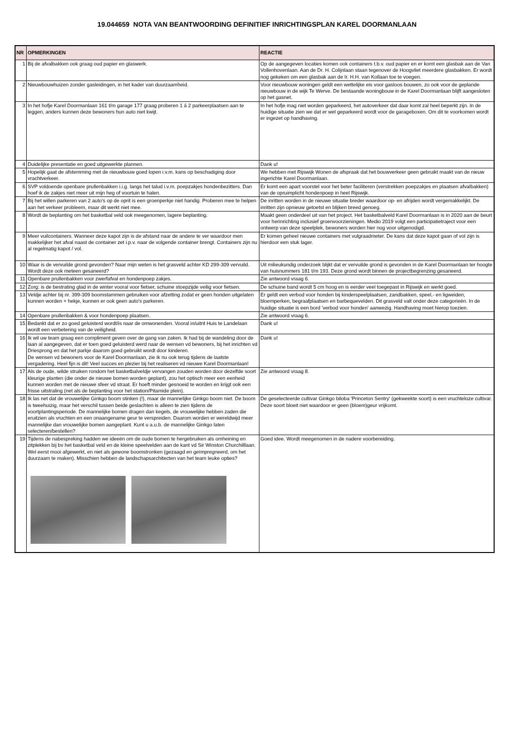19.044659 NOTA VAN BEANTWOORDING DEFINITIEF INRICHTINGSPLAN KAREL DOORMANLAAN
| NR | OPMERKINGEN | REACTIE |
| --- | --- | --- |
| 1 | Bij de afvalbakken ook graag oud papier en glaswerk. | Op de aangegeven locaties komen ook containers t.b.v. oud papier en er komt een glasbak aan de Van Vollenhovenlaan. Aan de Dr. H. Colijnlaan staan tegenover de Hoogvliet meerdere glasbakken. Er wordt nog gekeken om een glasbak aan de Ir. H.H. van Kollaan toe te voegen. |
| 2 | Nieuwbouwhuizen zonder gasleidingen, in het kader van duurzaamheid. | Voor nieuwbouw woningen geldt een wettelijke eis voor gasloos bouwen, zo ook voor de geplande nieuwbouw in de wijk Te Werve. De bestaande woningbouw in de Karel Doormanlaan blijft aangesloten op het gasnet. |
| 3 | In het hofje Karel Doormanlaan 161 t/m garage 177 graag proberen 1 á 2 parkeerplaatsen aan te leggen, anders kunnen deze bewoners hun auto niet kwijt. | In het hofje mag niet worden geparkeerd, het autoverkeer dat daar komt zal heel beperkt zijn. In de huidige situatie zien we dat er wel geparkeerd wordt voor de garageboxen. Om dit te voorkomen wordt er ingezet op handhaving. |
| 4 | Duidelijke presentatie en goed uitgewerkte plannen. | Dank u! |
| 5 | Hopelijk gaat de afstemming met de nieuwbouw goed lopen i.v.m. kans op beschadiging door vrachtverkeer. | We hebben met Rijswijk Wonen de afspraak dat het bouwverkeer geen gebruikt maakt van de nieuw ingerichte Karel Doormanlaan. |
| 6 | SVP voldoende openbare prullenbakken i.i.g. langs het talud i.v.m. poepzakjes hondenbezitters. Dan hoef ik de zakjes niet meer uit mijn heg of voortuin te halen. | Er komt een apart voorstel voor het beter faciliteren (verstrekken poepzakjes en plaatsen afvalbakken) van de opruimplicht hondenpoep in heel Rijswijk. |
| 7 | Bij het willen parkeren van 2 auto's op de oprit is een groenperkje niet handig. Proberen mee te helpen aan het verkeer probleem, maar dit werkt niet mee. | De inritten worden in de nieuwe situatie breder waardoor op- en afrijden wordt vergemakkelijkt. De inritten zijn opnieuw getoetst en blijken breed genoeg. |
| 8 | Wordt de beplanting om het basketbal veld ook meegenomen, lagere beplanting. | Maakt geen onderdeel uit van het project. Het basketbalveld Karel Doormanlaan is in 2020 aan de beurt voor herinrichting inclusief groenvoorzieningen. Medio 2019 volgt een participatietraject voor een ontwerp van deze speelplek, bewoners worden hier nog voor uitgenodigd. |
| 9 | Meer vuilcontainers. Wanneer deze kapot zijn is de afstand naar de andere te ver waardoor men makkelijker het afval naast de container zet i.p.v. naar de volgende container brengt. Containers zijn nu al regelmatig kapot / vol. | Er komen geheel nieuwe containers met vulgraadmeter. De kans dat deze kapot gaan of vol zijn is hierdoor een stuk lager. |
| 10 | Waar is de vervuilde grond gevonden? Naar mijn weten is het grasveld achter KD 299-309 vervuild. Wordt deze ook meteen gesaneerd? | Uit milieukundig onderzoek blijkt dat er vervuilde grond is gevonden in de Karel Doormanlaan ter hoogte van huisnummers 181 t/m 193. Deze grond wordt binnen de projectbegrenzing gesaneerd. |
| 11 | Openbare prullenbakken voor zwerfafval en hondenpoep zakjes. | Zie antwoord vraag 6. |
| 12 | Zorg: is de bestrating glad in de winter vooral voor fietser, schuine stoepzijde veilig voor fietsen. | De schuine band wordt 5 cm hoog en is eerder veel toegepast in Rijswijk en werkt goed. |
| 13 | Veldje achter bij nr. 399-309 boomstammen gebruiken voor afzetting zodat er geen honden uitgelaten kunnen worden + hekje, kunnen er ook geen auto's parkeren. | Er geldt een verbod voor honden bij kinderspeelplaatsen, zandbakken, speel,- en ligweiden, bloemperken, begraafplaatsen en barbequevelden. Dit grasveld valt onder deze categorieën. In de huidige situatie is een bord 'verbod voor honden' aanwezig. Handhaving moet hierop toezien. |
| 14 | Openbare prullenbakken & voor hondenpoep plaatsen. | Zie antwoord vraag 6. |
| 15 | Bedankt dat er zo goed geluisterd wordt/is naar de omwonenden. Vooral in/uitrit Huis te Landelaan wordt een verbetering van de veiligheid. | Dank u! |
| 16 | Ik wil uw team graag een compliment geven over de gang van zaken. Ik had bij de wandeling door de laan al aangegeven, dat er toen goed geluisterd werd naar de wensen vd bewoners, bij het inrichten vd Driesprong en dat het parkje daarom goed gebruikt wordt door kinderen. De wensen vd bewoners voor de Karel Doormanlaan, zie ik nu ook terug tijdens de laatste vergadering. Heel fijn is dit! Veel succes en plezier bij het realiseren vd nieuwe Karel Doormanlaan! | Dank u! |
| 17 | Als de oude, wilde struiken rondom het basketbalveldje vervangen zouden worden door dezelfde soort kleurige planten (die onder de nieuwe bomen worden geplant), zou het optisch meer een eenheid kunnen worden met de nieuwe sfeer vd straat. Er hoeft minder gesnoeid te worden en krijgt ook een frisse uitstraling (net als de beplanting voor het station/Pitamide plein). | Zie antwoord vraag 8. |
| 18 | Ik las net dat de vrouwelijke Ginkgo boom stinken (!), maar de mannelijke Ginkgo boom niet. De boom is tweehuizig, maar het verschil tussen beide geslachten is alleen te zien tijdens de voortplantingsperiode. De mannelijke bomen dragen dan kegels, de vrouwelijke hebben zaden die eruitzien als vruchten en een onaangename geur te verspreiden. Daarom worden er wereldwijd meer mannelijke dan vrouwelijke bomen aangeplant. Kunt u a.u.b. de mannelijke Ginkgo laten selecteren/bestellen? | De geselecteerde cultivar Ginkgo biloba 'Princeton Sentry' (gekweekte soort) is een vruchteloze cultivar. Deze soort bloeit niet waardoor er geen (bloem)geur vrijkomt. |
| 19 | Tijdens de nabespreking hadden we ideeën om de oude bomen te hergebruiken als omheining en zitplekken bij bv het basketbal veld en de kleine speelvelden aan de kant vd Sir Winston Churchilllaan. Wel eerst mooi afgewerkt, en niet als gewone boomstronken (gezaagd en geïmpregneerd, om het duurzaam te maken). Misschien hebben de landschapsarchitecten van het team leuke opties? | Goed idee. Wordt meegenomen in de nadere voorbereiding. |